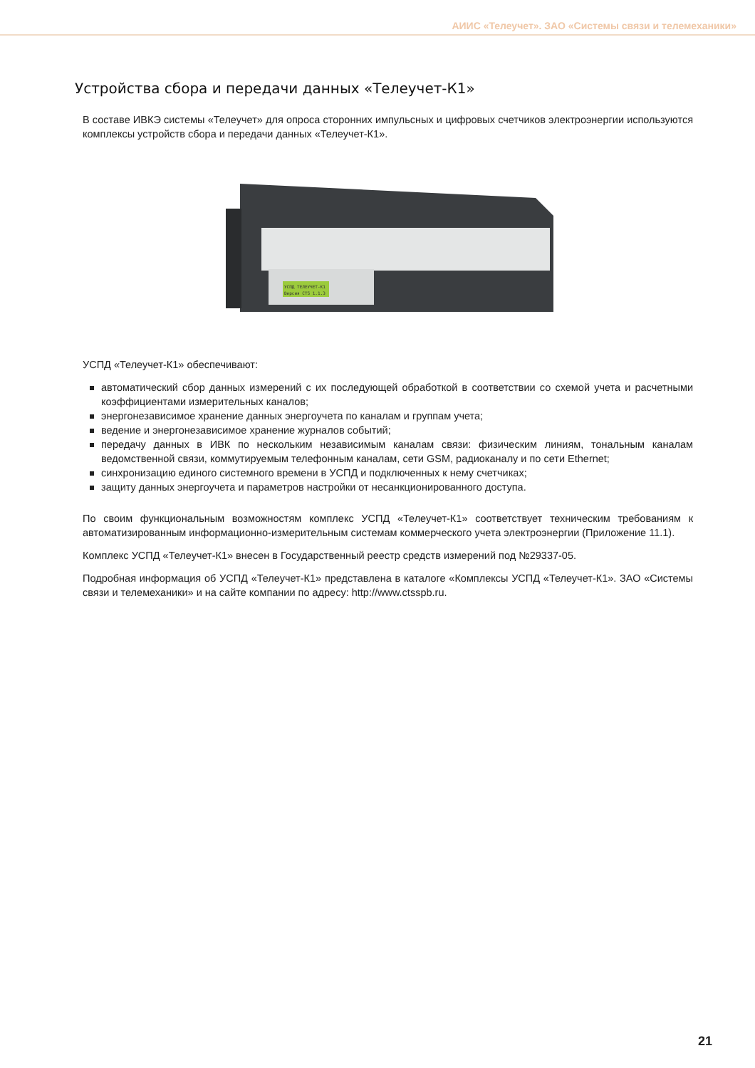АИИС «Телеучет». ЗАО «Системы связи и телемеханики»
Устройства сбора и передачи данных «Телеучет-К1»
В составе ИВКЭ системы «Телеучет» для опроса сторонних импульсных и цифровых счетчиков электроэнергии используются комплексы устройств сбора и передачи данных «Телеучет-К1».
УСПД ТЕЛЕУЧЕТ-К1
Версия CTS 1.1.3
УСПД «Телеучет-К1» обеспечивают:
автоматический сбор данных измерений с их последующей обработкой в соответствии со схемой учета и расчетными коэффициентами измерительных каналов;
энергонезависимое хранение данных энергоучета по каналам и группам учета;
ведение и энергонезависимое хранение журналов событий;
передачу данных в ИВК по нескольким независимым каналам связи: физическим линиям, тональным каналам ведомственной связи, коммутируемым телефонным каналам, сети GSM, радиоканалу и по сети Ethernet;
синхронизацию единого системного времени в УСПД и подключенных к нему счетчиках;
защиту данных энергоучета и параметров настройки от несанкционированного доступа.
По своим функциональным возможностям комплекс УСПД «Телеучет-К1» соответствует техническим требованиям к автоматизированным информационно-измерительным системам коммерческого учета электроэнергии (Приложение 11.1).
Комплекс УСПД «Телеучет-К1» внесен в Государственный реестр средств измерений под №29337-05.
Подробная информация об УСПД «Телеучет-К1» представлена в каталоге «Комплексы УСПД «Телеучет-К1». ЗАО «Системы связи и телемеханики» и на сайте компании по адресу: http://www.ctsspb.ru.
21